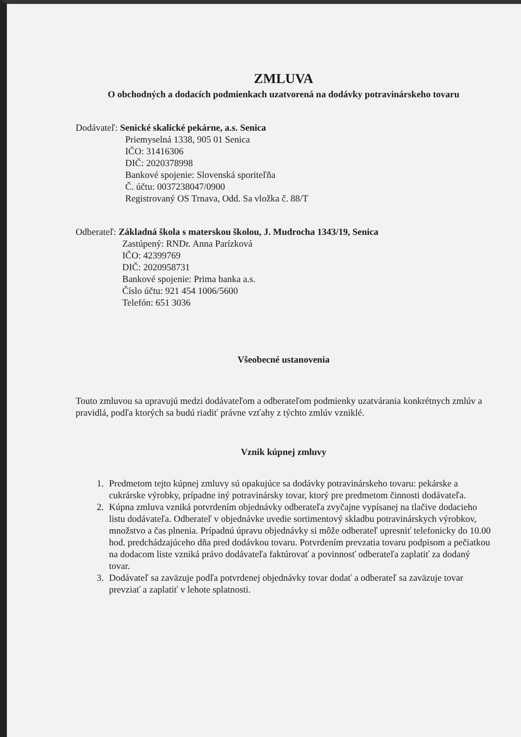ZMLUVA
O obchodných a dodacích podmienkach uzatvorená na dodávky potravinárskeho tovaru
Dodávateľ: Senické skalické pekárne, a.s. Senica
Priemyselná 1338, 905 01 Senica
IČO: 31416306
DIČ: 2020378998
Bankové spojenie: Slovenská sporiteľňa
Č. účtu: 0037238047/0900
Registrovaný OS Trnava, Odd. Sa vložka č. 88/T
Odberateľ: Základná škola s materskou školou, J. Mudrocha 1343/19, Senica
Zastúpený: RNDr. Anna Parízková
IČO: 42399769
DIČ: 2020958731
Bankové spojenie: Prima banka a.s.
Číslo účtu: 921 454 1006/5600
Telefón: 651 3036
Všeobecné ustanovenia
Touto zmluvou sa upravujú medzi dodávateľom a odberateľom podmienky uzatvárania konkrétnych zmlúv a pravidlá, podľa ktorých sa budú riadiť právne vzťahy z týchto zmlúv vzniklé.
Vznik kúpnej zmluvy
1. Predmetom tejto kúpnej zmluvy sú opakujúce sa dodávky potravinárskeho tovaru: pekárske a cukrárske výrobky, prípadne iný potravinársky tovar, ktorý pre predmetom činnosti dodávateľa.
2. Kúpna zmluva vzniká potvrdením objednávky odberateľa zvyčajne vypísanej na tlačive dodacieho listu dodávateľa. Odberateľ v objednávke uvedie sortimentový skladbu potravinárskych výrobkov, množstvo a čas plnenia. Prípadnú úpravu objednávky si môže odberateľ upresniť telefonicky do 10.00 hod. predchádzajúceho dňa pred dodávkou tovaru. Potvrdením prevzatia tovaru podpisom a pečiatkou na dodacom liste vzniká právo dodávateľa faktúrovať a povinnosť odberateľa zaplatiť za dodaný tovar.
3. Dodávateľ sa zaväzuje podľa potvrdenej objednávky tovar dodať a odberateľ sa zaväzuje tovar prevziať a zaplatiť v lehote splatnosti.